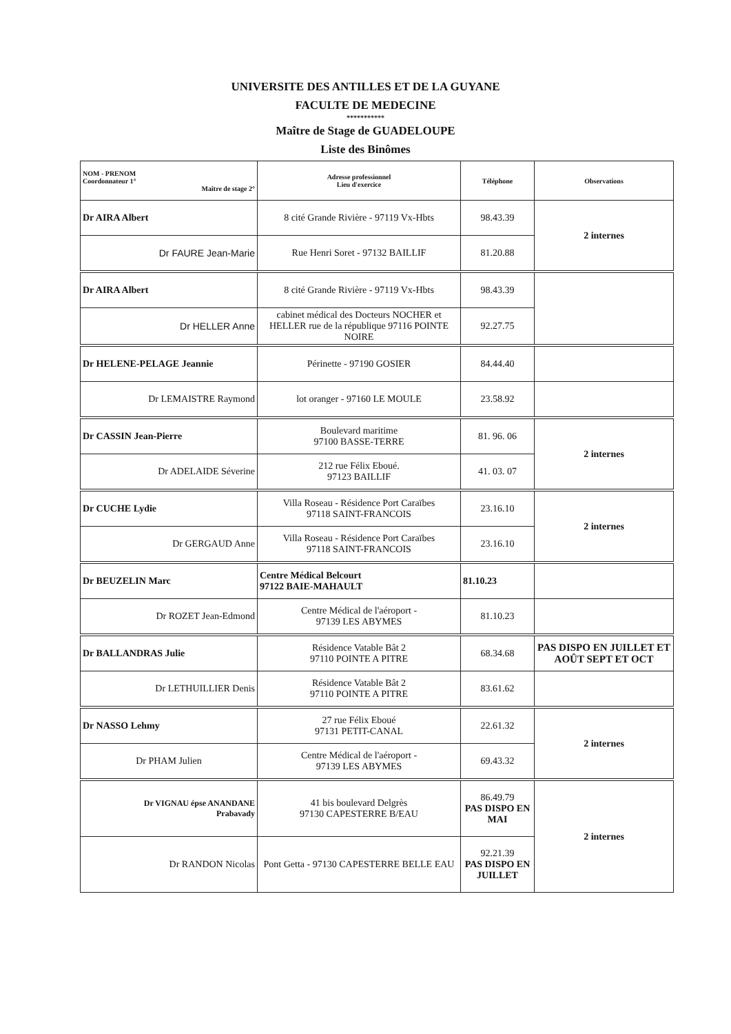UNIVERSITE DES ANTILLES ET DE LA GUYANE
FACULTE DE MEDECINE
***********
Maître de Stage de GUADELOUPE
Liste des Binômes
| NOM - PRENOM Coordonnateur 1° Maître de stage 2° | Adresse professionnel Lieu d'exercice | Téléphone | Observations |
| --- | --- | --- | --- |
| Dr AIRA Albert | 8 cité Grande Rivière - 97119 Vx-Hbts | 98.43.39 | 2 internes |
| Dr FAURE Jean-Marie | Rue Henri Soret - 97132 BAILLIF | 81.20.88 | |
| Dr AIRA Albert | 8 cité Grande Rivière - 97119 Vx-Hbts | 98.43.39 | |
| Dr HELLER Anne | cabinet médical des Docteurs NOCHER et HELLER rue de la république 97116 POINTE NOIRE | 92.27.75 | |
| Dr HELENE-PELAGE Jeannie | Périnette - 97190 GOSIER | 84.44.40 | |
| Dr LEMAISTRE Raymond | lot oranger - 97160 LE MOULE | 23.58.92 | |
| Dr CASSIN Jean-Pierre | Boulevard maritime 97100 BASSE-TERRE | 81. 96. 06 | 2 internes |
| Dr ADELAIDE Séverine | 212 rue Félix Eboué. 97123 BAILLIF | 41. 03. 07 | |
| Dr CUCHE Lydie | Villa Roseau - Résidence Port Caraïbes 97118 SAINT-FRANCOIS | 23.16.10 | 2 internes |
| Dr GERGAUD Anne | Villa Roseau - Résidence Port Caraïbes 97118 SAINT-FRANCOIS | 23.16.10 | |
| Dr BEUZELIN Marc | Centre Médical Belcourt 97122 BAIE-MAHAULT | 81.10.23 | |
| Dr ROZET Jean-Edmond | Centre Médical de l'aéroport - 97139 LES ABYMES | 81.10.23 | |
| Dr BALLANDRAS Julie | Résidence Vatable Bât 2 97110 POINTE A PITRE | 68.34.68 | PAS DISPO EN JUILLET ET AOÛT SEPT ET OCT |
| Dr LETHUILLIER Denis | Résidence Vatable Bât 2 97110 POINTE A PITRE | 83.61.62 | |
| Dr NASSO Lehmy | 27 rue Félix Eboué 97131 PETIT-CANAL | 22.61.32 | 2 internes |
| Dr PHAM Julien | Centre Médical de l'aéroport - 97139 LES ABYMES | 69.43.32 | |
| Dr VIGNAU épse ANANDANE Prabavady | 41 bis boulevard Delgrès 97130 CAPESTERRE B/EAU | 86.49.79 PAS DISPO EN MAI | 2 internes |
| Dr RANDON Nicolas | Pont Getta - 97130 CAPESTERRE BELLE EAU | 92.21.39 PAS DISPO EN JUILLET | |